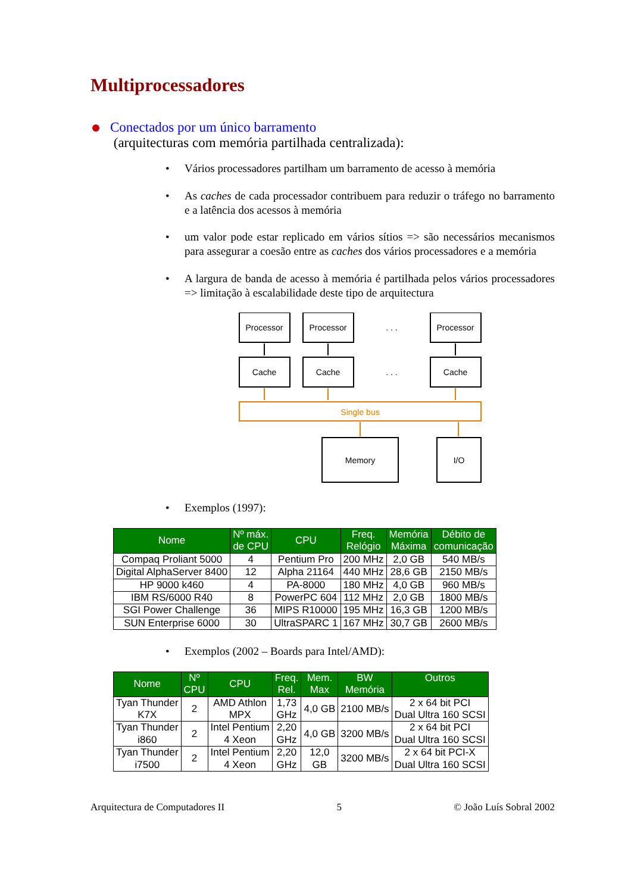Multiprocessadores
Conectados por um único barramento
(arquitecturas com memória partilhada centralizada):
• Vários processadores partilham um barramento de acesso à memória
• As caches de cada processador contribuem para reduzir o tráfego no barramento e a latência dos acessos à memória
• um valor pode estar replicado em vários sítios => são necessários mecanismos para assegurar a coesão entre as caches dos vários processadores e a memória
• A largura de banda de acesso à memória é partilhada pelos vários processadores => limitação à escalabilidade deste tipo de arquitectura
Processor
Processor
. . .
Processor
Cache
Cache
. . .
Cache
Single bus
Memory
I/O
• Exemplos (1997):
| Nome | Nº máx. de CPU | CPU | Freq. Relógio | Memória Máxima | Débito de comunicação |
| --- | --- | --- | --- | --- | --- |
| Compaq Proliant 5000 | 4 | Pentium Pro | 200 MHz | 2,0 GB | 540 MB/s |
| Digital AlphaServer 8400 | 12 | Alpha 21164 | 440 MHz | 28,6 GB | 2150 MB/s |
| HP 9000 k460 | 4 | PA-8000 | 180 MHz | 4,0 GB | 960 MB/s |
| IBM RS/6000 R40 | 8 | PowerPC 604 | 112 MHz | 2,0 GB | 1800 MB/s |
| SGI Power Challenge | 36 | MIPS R10000 | 195 MHz | 16,3 GB | 1200 MB/s |
| SUN Enterprise 6000 | 30 | UltraSPARC 1 | 167 MHz | 30,7 GB | 2600 MB/s |
• Exemplos (2002 – Boards para Intel/AMD):
| Nome | Nº CPU | CPU | Freq. Rel. | Mem. Max | BW Memória | Outros |
| --- | --- | --- | --- | --- | --- | --- |
| Tyan Thunder K7X | 2 | AMD Athlon MPX | 1,73 GHz | 4,0 GB | 2100 MB/s | 2 x 64 bit PCI Dual Ultra 160 SCSI |
| Tyan Thunder i860 | 2 | Intel Pentium 4 Xeon | 2,20 GHz | 4,0 GB | 3200 MB/s | 2 x 64 bit PCI Dual Ultra 160 SCSI |
| Tyan Thunder i7500 | 2 | Intel Pentium 4 Xeon | 2,20 GHz | 12,0 GB | 3200 MB/s | 2 x 64 bit PCI-X Dual Ultra 160 SCSI |
Arquitectura de Computadores II 5 © João Luís Sobral 2002